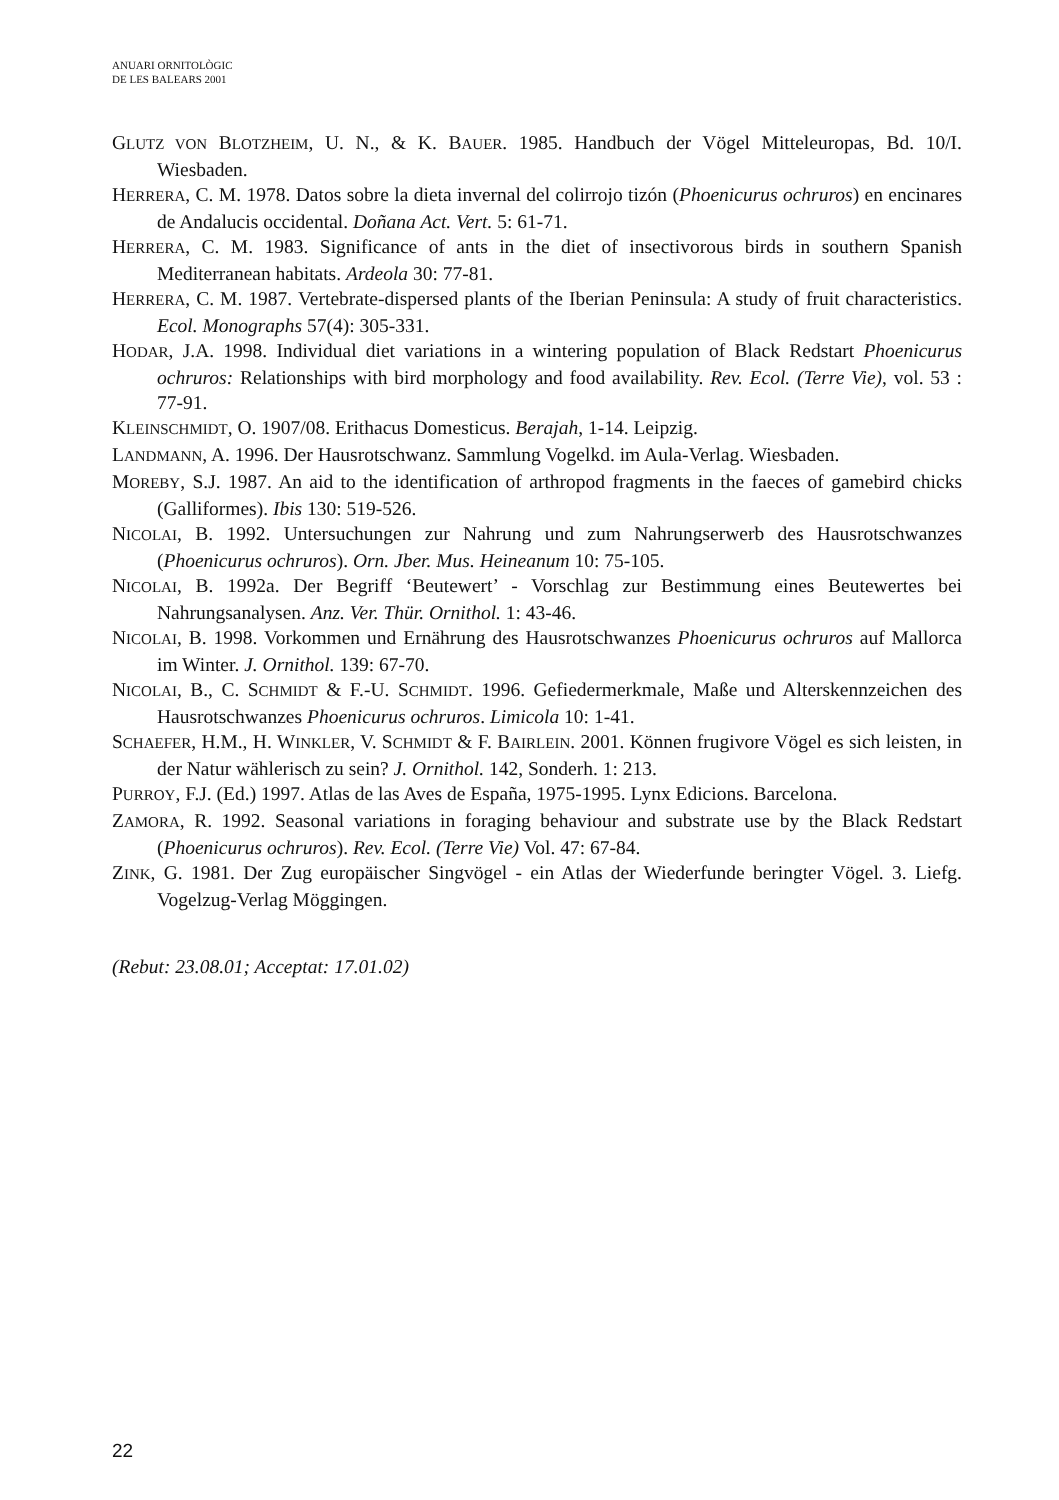ANUARI ORNITOLÒGIC
DE LES BALEARS 2001
GLUTZ VON BLOTZHEIM, U. N., & K. BAUER. 1985. Handbuch der Vögel Mitteleuropas, Bd. 10/I. Wiesbaden.
HERRERA, C. M. 1978. Datos sobre la dieta invernal del colirrojo tizón (Phoenicurus ochruros) en encinares de Andalucis occidental. Doñana Act. Vert. 5: 61-71.
HERRERA, C. M. 1983. Significance of ants in the diet of insectivorous birds in southern Spanish Mediterranean habitats. Ardeola 30: 77-81.
HERRERA, C. M. 1987. Vertebrate-dispersed plants of the Iberian Peninsula: A study of fruit characteristics. Ecol. Monographs 57(4): 305-331.
HODAR, J.A. 1998. Individual diet variations in a wintering population of Black Redstart Phoenicurus ochruros: Relationships with bird morphology and food availability. Rev. Ecol. (Terre Vie), vol. 53 : 77-91.
KLEINSCHMIDT, O. 1907/08. Erithacus Domesticus. Berajah, 1-14. Leipzig.
LANDMANN, A. 1996. Der Hausrotschwanz. Sammlung Vogelkd. im Aula-Verlag. Wiesbaden.
MOREBY, S.J. 1987. An aid to the identification of arthropod fragments in the faeces of gamebird chicks (Galliformes). Ibis 130: 519-526.
NICOLAI, B. 1992. Untersuchungen zur Nahrung und zum Nahrungserwerb des Hausrotschwanzes (Phoenicurus ochruros). Orn. Jber. Mus. Heineanum 10: 75-105.
NICOLAI, B. 1992a. Der Begriff ‘Beutewert’ - Vorschlag zur Bestimmung eines Beutewertes bei Nahrungsanalysen. Anz. Ver. Thür. Ornithol. 1: 43-46.
NICOLAI, B. 1998. Vorkommen und Ernährung des Hausrotschwanzes Phoenicurus ochruros auf Mallorca im Winter. J. Ornithol. 139: 67-70.
NICOLAI, B., C. SCHMIDT & F.-U. SCHMIDT. 1996. Gefiedermerkmale, Maße und Alterskennzeichen des Hausrotschwanzes Phoenicurus ochruros. Limicola 10: 1-41.
SCHAEFER, H.M., H. WINKLER, V. SCHMIDT & F. BAIRLEIN. 2001. Können frugivore Vögel es sich leisten, in der Natur wählerisch zu sein? J. Ornithol. 142, Sonderh. 1: 213.
PURROY, F.J. (Ed.) 1997. Atlas de las Aves de España, 1975-1995. Lynx Edicions. Barcelona.
ZAMORA, R. 1992. Seasonal variations in foraging behaviour and substrate use by the Black Redstart (Phoenicurus ochruros). Rev. Ecol. (Terre Vie) Vol. 47: 67-84.
ZINK, G. 1981. Der Zug europäischer Singvögel - ein Atlas der Wiederfunde beringter Vögel. 3. Liefg. Vogelzug-Verlag Möggingen.
(Rebut: 23.08.01; Acceptat: 17.01.02)
22